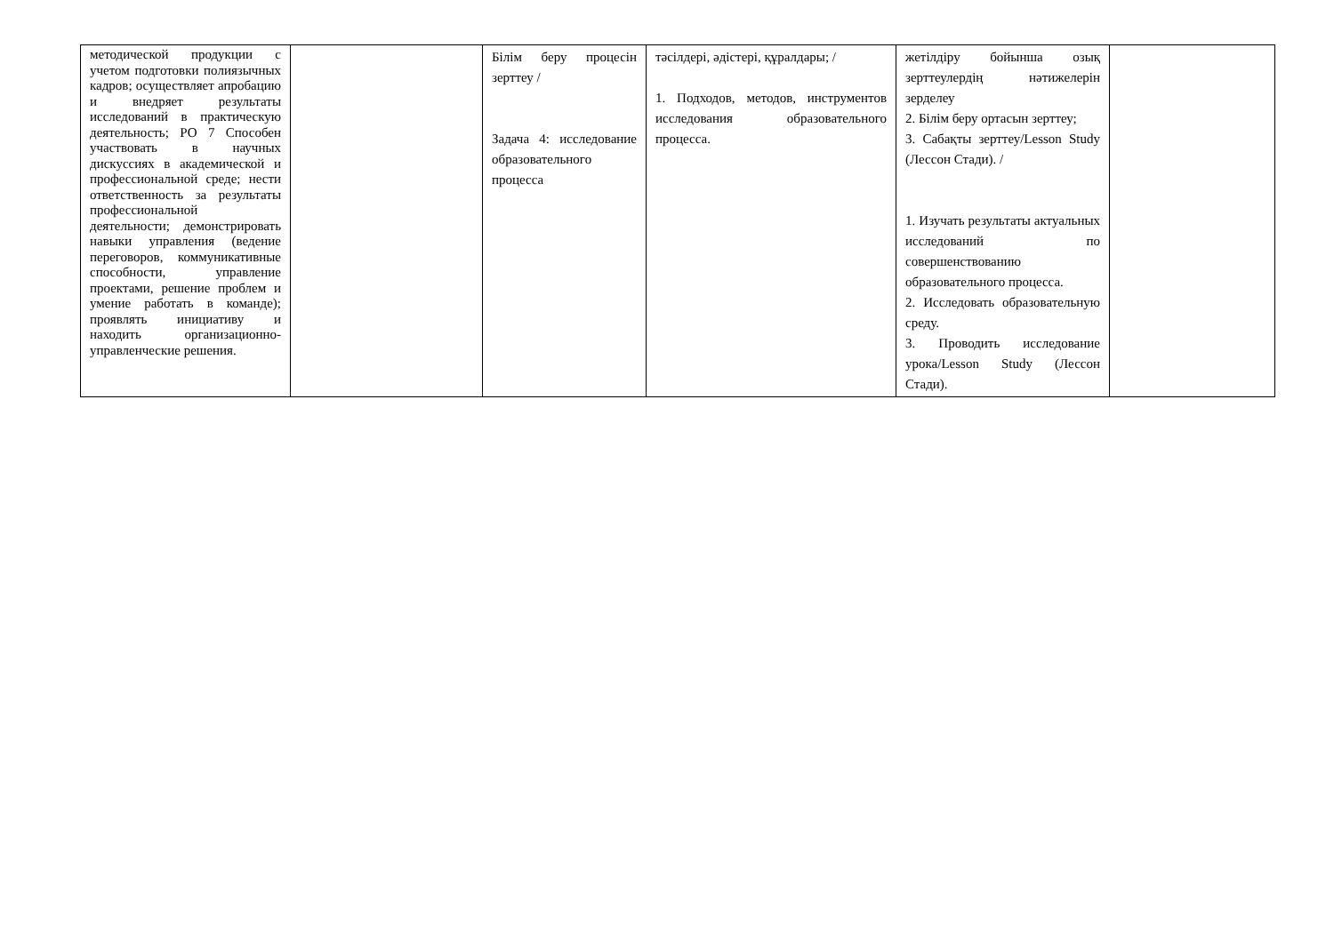| методической продукции с учетом подготовки полиязычных кадров; осуществляет апробацию и внедряет результаты исследований в практическую деятельность; РО 7 Способен участвовать в научных дискуссиях в академической и профессиональной среде; нести ответственность за результаты профессиональной деятельности; демонстрировать навыки управления (ведение переговоров, коммуникативные способности, управление проектами, решение проблем и умение работать в команде); проявлять инициативу и находить организационно-управленческие решения. | | Білім беру процесін зерттеу / Задача 4: исследование образовательного процесса | тәсілдері, әдістері, құралдары; / 1. Подходов, методов, инструментов исследования образовательного процесса. | жетілдіру бойынша озық зерттеулердің нәтижелерін зерделеу 2. Білім беру ортасын зерттеу; 3. Сабақты зерттеу/Lesson Study (Лессон Стади). / 1. Изучать результаты актуальных исследований по совершенствованию образовательного процесса. 2. Исследовать образовательную среду. 3. Проводить исследование урока/Lesson Study (Лессон Стади). | |